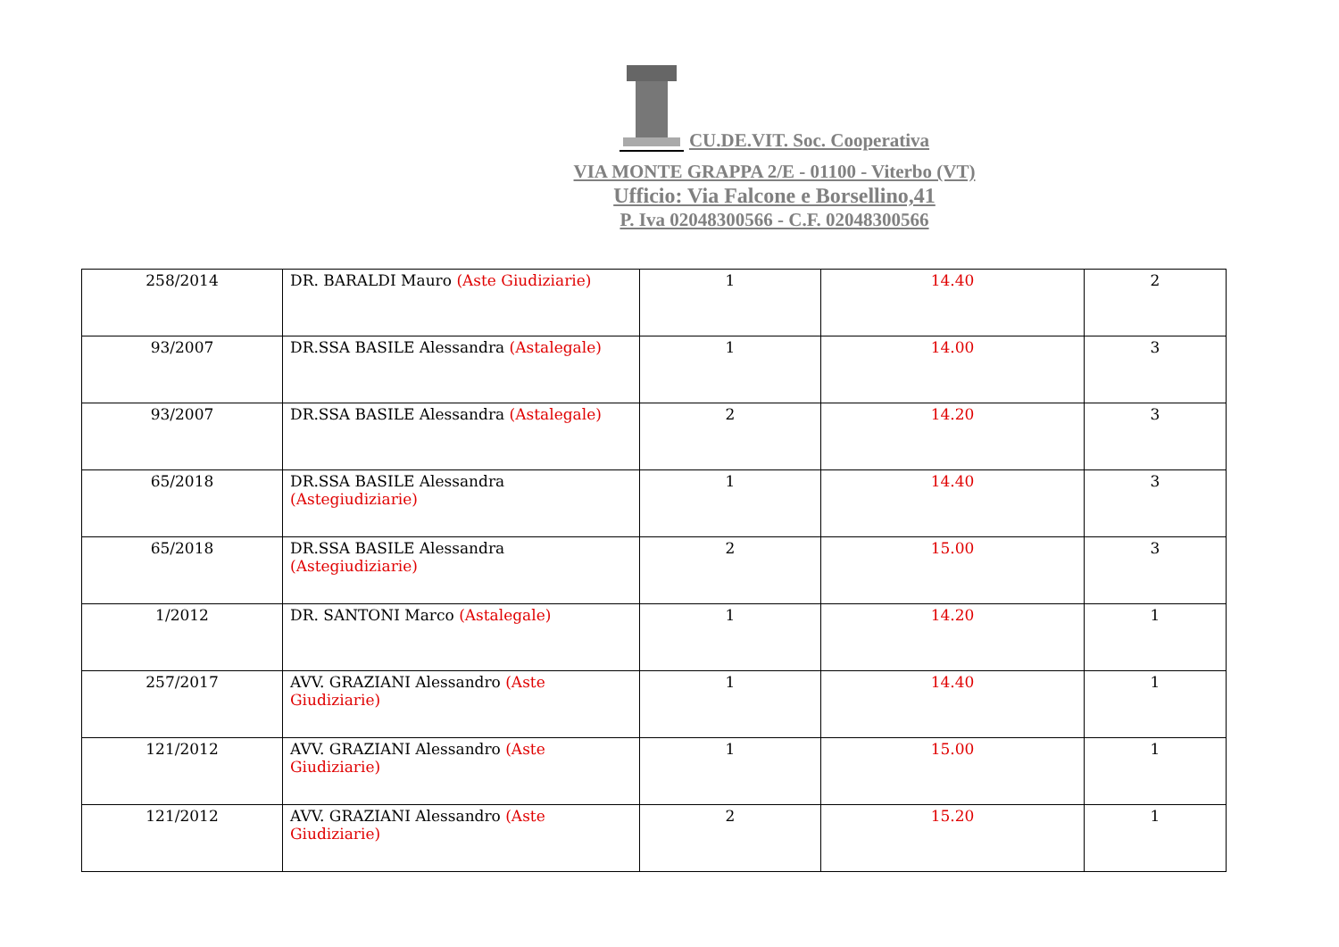CU.DE.VIT. Soc. Cooperativa
VIA MONTE GRAPPA 2/E - 01100 - Viterbo (VT)
Ufficio: Via Falcone e Borsellino,41
P. Iva 02048300566 - C.F. 02048300566
| 258/2014 | DR. BARALDI Mauro (Aste Giudiziarie) | 1 | 14.40 | 2 |
| 93/2007 | DR.SSA BASILE Alessandra (Astalegale) | 1 | 14.00 | 3 |
| 93/2007 | DR.SSA BASILE Alessandra (Astalegale) | 2 | 14.20 | 3 |
| 65/2018 | DR.SSA BASILE Alessandra (Astegiudiziarie) | 1 | 14.40 | 3 |
| 65/2018 | DR.SSA BASILE Alessandra (Astegiudiziarie) | 2 | 15.00 | 3 |
| 1/2012 | DR. SANTONI Marco (Astalegale) | 1 | 14.20 | 1 |
| 257/2017 | AVV. GRAZIANI Alessandro (Aste Giudiziarie) | 1 | 14.40 | 1 |
| 121/2012 | AVV. GRAZIANI Alessandro (Aste Giudiziarie) | 1 | 15.00 | 1 |
| 121/2012 | AVV. GRAZIANI Alessandro (Aste Giudiziarie) | 2 | 15.20 | 1 |